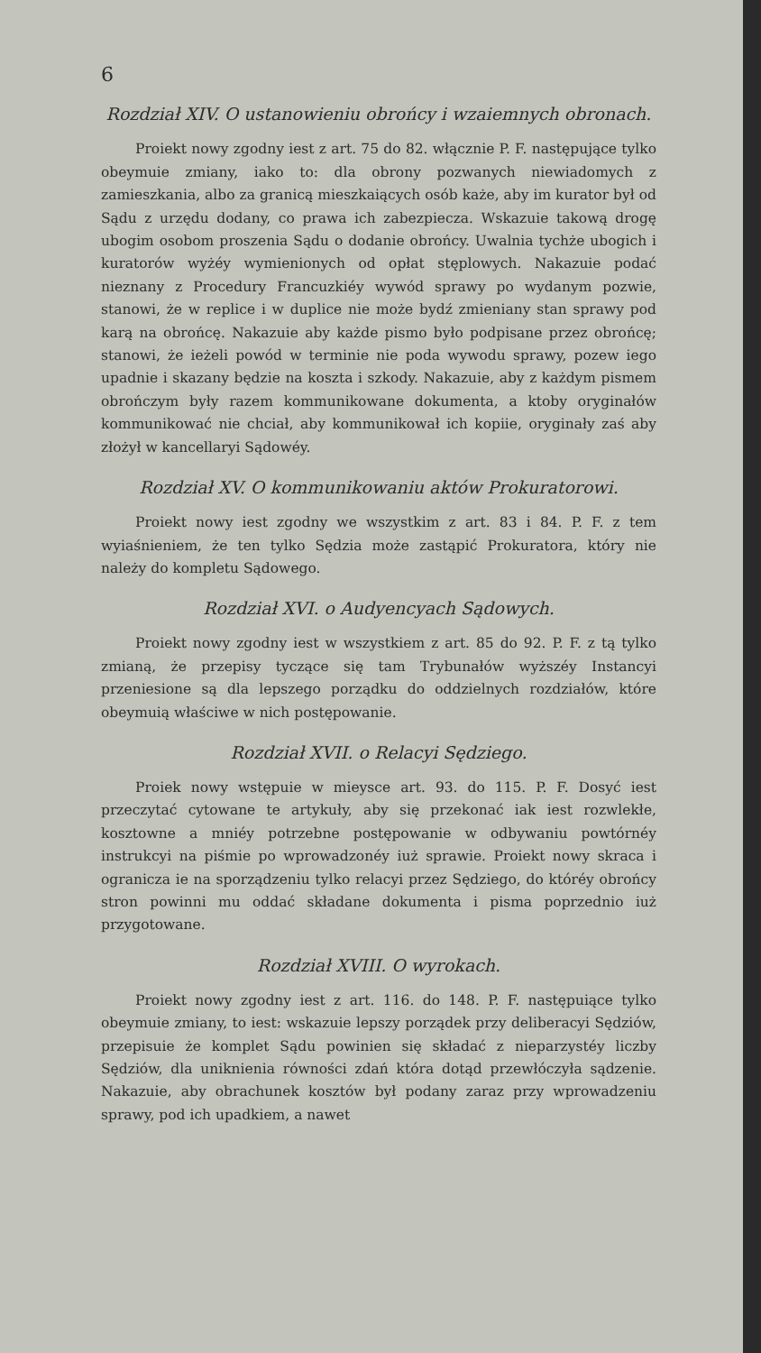6
Rozdział XIV. O ustanowieniu obrońcy i wzaiemnych obronach.
Proiekt nowy zgodny iest z art. 75 do 82. włącznie P. F. następujące tylko obeymuie zmiany, iako to: dla obrony pozwanych niewiadomych z zamieszkania, albo za granicą mieszkaiących osób każe, aby im kurator był od Sądu z urzędu dodany, co prawa ich zabezpiecza. Wskazuie takową drogę ubogim osobom proszenia Sądu o dodanie obrońcy. Uwalnia tychże ubogich i kuratorów wyżéy wymienionych od opłat stęplowych. Nakazuie podać nieznany z Procedury Francuzkiéy wywód sprawy po wydanym pozwie, stanowi, że w replice i w duplice nie może bydź zmieniany stan sprawy pod karą na obrońcę. Nakazuie aby każde pismo było podpisane przez obrońcę; stanowi, że ieżeli powód w terminie nie poda wywodu sprawy, pozew iego upadnie i skazany będzie na koszta i szkody. Nakazuie, aby z każdym pismem obrończym były razem kommunikowane dokumenta, a ktoby oryginałów kommunikować nie chciał, aby kommunikował ich kopiie, oryginały zaś aby złożył w kancellaryi Sądowéy.
Rozdział XV. O kommunikowaniu aktów Prokuratorowi.
Proiekt nowy iest zgodny we wszystkim z art. 83 i 84. P. F. z tem wyiaśnieniem, że ten tylko Sędzia może zastąpić Prokuratora, który nie należy do kompletu Sądowego.
Rozdział XVI. o Audyencyach Sądowych.
Proiekt nowy zgodny iest w wszystkiem z art. 85 do 92. P. F. z tą tylko zmianą, że przepisy tyczące się tam Trybunałów wyższéy Instancyi przeniesione są dla lepszego porządku do oddzielnych rozdziałów, które obeymuią właściwe w nich postępowanie.
Rozdział XVII. o Relacyi Sędziego.
Proiek nowy wstępuie w mieysce art. 93. do 115. P. F. Dosyć iest przeczytać cytowane te artykuły, aby się przekonać iak iest rozwlekłe, kosztowne a mniéy potrzebne postępowanie w odbywaniu powtórnéy instrukcyi na piśmie po wprowadzonéy iuż sprawie. Proiekt nowy skraca i ogranicza ie na sporządzeniu tylko relacyi przez Sędziego, do któréy obrońcy stron powinni mu oddać składane dokumenta i pisma poprzednio iuż przygotowane.
Rozdział XVIII. O wyrokach.
Proiekt nowy zgodny iest z art. 116. do 148. P. F. następuiące tylko obeymuie zmiany, to iest: wskazuie lepszy porządek przy deliberacyi Sędziów, przepisuie że komplet Sądu powinien się składać z nieparzystéy liczby Sędziów, dla uniknienia równości zdań która dotąd przewłóczyła sądzenie. Nakazuie, aby obrachunek kosztów był podany zaraz przy wprowadzeniu sprawy, pod ich upadkiem, a nawet